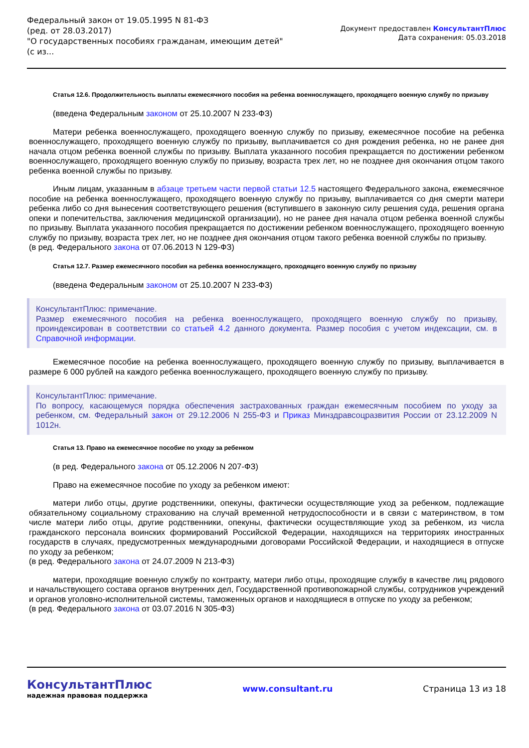Федеральный закон от 19.05.1995 N 81-ФЗ
(ред. от 28.03.2017)
"О государственных пособиях гражданам, имеющим детей"
(с из...
Документ предоставлен КонсультантПлюс
Дата сохранения: 05.03.2018
Статья 12.6. Продолжительность выплаты ежемесячного пособия на ребенка военнослужащего, проходящего военную службу по призыву
(введена Федеральным законом от 25.10.2007 N 233-ФЗ)
Матери ребенка военнослужащего, проходящего военную службу по призыву, ежемесячное пособие на ребенка военнослужащего, проходящего военную службу по призыву, выплачивается со дня рождения ребенка, но не ранее дня начала отцом ребенка военной службы по призыву. Выплата указанного пособия прекращается по достижении ребенком военнослужащего, проходящего военную службу по призыву, возраста трех лет, но не позднее дня окончания отцом такого ребенка военной службы по призыву.
Иным лицам, указанным в абзаце третьем части первой статьи 12.5 настоящего Федерального закона, ежемесячное пособие на ребенка военнослужащего, проходящего военную службу по призыву, выплачивается со дня смерти матери ребенка либо со дня вынесения соответствующего решения (вступившего в законную силу решения суда, решения органа опеки и попечительства, заключения медицинской организации), но не ранее дня начала отцом ребенка военной службы по призыву. Выплата указанного пособия прекращается по достижении ребенком военнослужащего, проходящего военную службу по призыву, возраста трех лет, но не позднее дня окончания отцом такого ребенка военной службы по призыву.
(в ред. Федерального закона от 07.06.2013 N 129-ФЗ)
Статья 12.7. Размер ежемесячного пособия на ребенка военнослужащего, проходящего военную службу по призыву
(введена Федеральным законом от 25.10.2007 N 233-ФЗ)
КонсультантПлюс: примечание.
Размер ежемесячного пособия на ребенка военнослужащего, проходящего военную службу по призыву, проиндексирован в соответствии со статьей 4.2 данного документа. Размер пособия с учетом индексации, см. в Справочной информации.
Ежемесячное пособие на ребенка военнослужащего, проходящего военную службу по призыву, выплачивается в размере 6 000 рублей на каждого ребенка военнослужащего, проходящего военную службу по призыву.
КонсультантПлюс: примечание.
По вопросу, касающемуся порядка обеспечения застрахованных граждан ежемесячным пособием по уходу за ребенком, см. Федеральный закон от 29.12.2006 N 255-ФЗ и Приказ Минздравсоцразвития России от 23.12.2009 N 1012н.
Статья 13. Право на ежемесячное пособие по уходу за ребенком
(в ред. Федерального закона от 05.12.2006 N 207-ФЗ)
Право на ежемесячное пособие по уходу за ребенком имеют:
матери либо отцы, другие родственники, опекуны, фактически осуществляющие уход за ребенком, подлежащие обязательному социальному страхованию на случай временной нетрудоспособности и в связи с материнством, в том числе матери либо отцы, другие родственники, опекуны, фактически осуществляющие уход за ребенком, из числа гражданского персонала воинских формирований Российской Федерации, находящихся на территориях иностранных государств в случаях, предусмотренных международными договорами Российской Федерации, и находящиеся в отпуске по уходу за ребенком;
(в ред. Федерального закона от 24.07.2009 N 213-ФЗ)
матери, проходящие военную службу по контракту, матери либо отцы, проходящие службу в качестве лиц рядового и начальствующего состава органов внутренних дел, Государственной противопожарной службы, сотрудников учреждений и органов уголовно-исполнительной системы, таможенных органов и находящиеся в отпуске по уходу за ребенком;
(в ред. Федерального закона от 03.07.2016 N 305-ФЗ)
КонсультантПлюс
надежная правовая поддержка
www.consultant.ru Страница 13 из 18